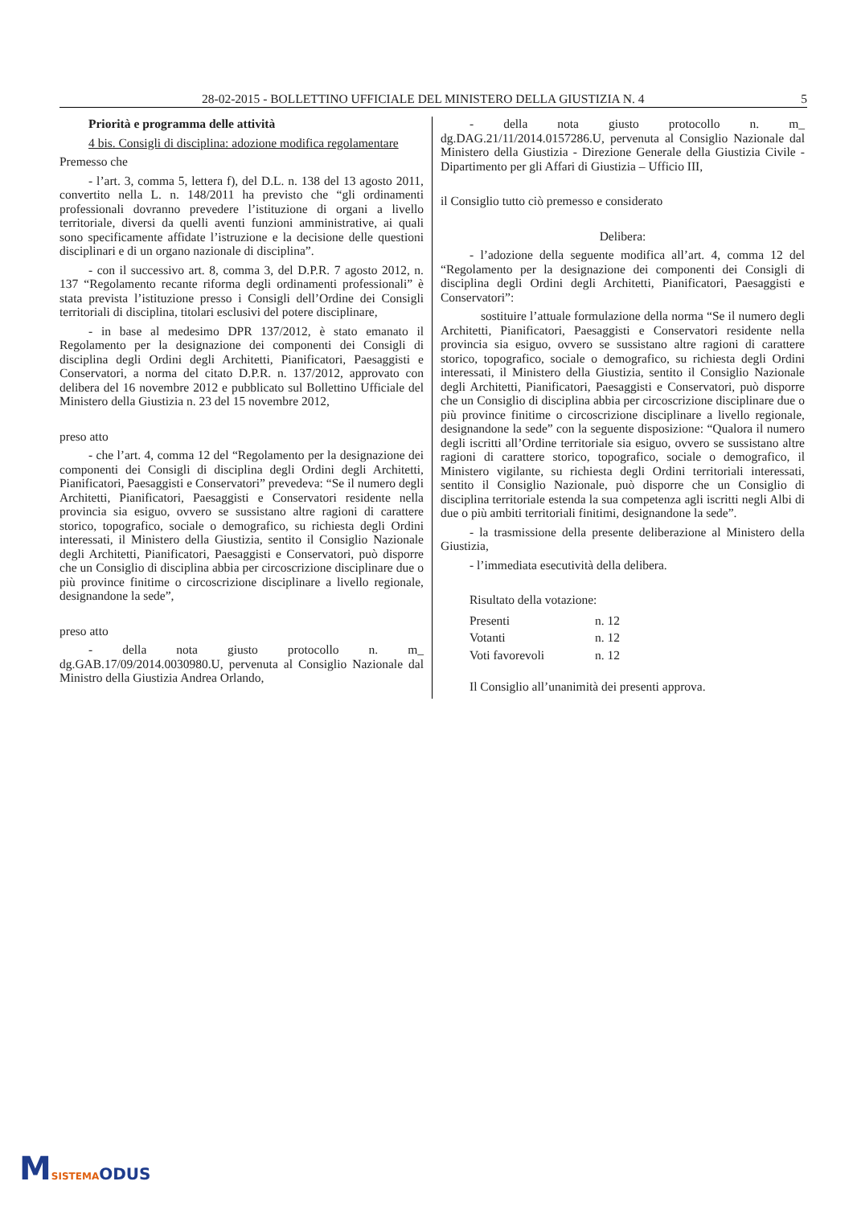28-02-2015 - BOLLETTINO UFFICIALE DEL MINISTERO DELLA GIUSTIZIA N. 4 5
Priorità e programma delle attività
4 bis. Consigli di disciplina: adozione modifica regolamentare
Premesso che
- l’art. 3, comma 5, lettera f), del D.L. n. 138 del 13 agosto 2011, convertito nella L. n. 148/2011 ha previsto che “gli ordinamenti professionali dovranno prevedere l’istituzione di organi a livello territoriale, diversi da quelli aventi funzioni amministrative, ai quali sono specificamente affidate l’istruzione e la decisione delle questioni disciplinari e di un organo nazionale di disciplina”.
- con il successivo art. 8, comma 3, del D.P.R. 7 agosto 2012, n. 137 “Regolamento recante riforma degli ordinamenti professionali” è stata prevista l’istituzione presso i Consigli dell’Ordine dei Consigli territoriali di disciplina, titolari esclusivi del potere disciplinare,
- in base al medesimo DPR 137/2012, è stato emanato il Regolamento per la designazione dei componenti dei Consigli di disciplina degli Ordini degli Architetti, Pianificatori, Paesaggisti e Conservatori, a norma del citato D.P.R. n. 137/2012, approvato con delibera del 16 novembre 2012 e pubblicato sul Bollettino Ufficiale del Ministero della Giustizia n. 23 del 15 novembre 2012,
preso atto
- che l’art. 4, comma 12 del “Regolamento per la designazione dei componenti dei Consigli di disciplina degli Ordini degli Architetti, Pianificatori, Paesaggisti e Conservatori” prevedeva: “Se il numero degli Architetti, Pianificatori, Paesaggisti e Conservatori residente nella provincia sia esiguo, ovvero se sussistano altre ragioni di carattere storico, topografico, sociale o demografico, su richiesta degli Ordini interessati, il Ministero della Giustizia, sentito il Consiglio Nazionale degli Architetti, Pianificatori, Paesaggisti e Conservatori, può disporre che un Consiglio di disciplina abbia per circoscrizione disciplinare due o più province finitime o circoscrizione disciplinare a livello regionale, designandone la sede”,
preso atto
- della nota giusto protocollo n. m_ dg.GAB.17/09/2014.0030980.U, pervenuta al Consiglio Nazionale dal Ministro della Giustizia Andrea Orlando,
- della nota giusto protocollo n. m_ dg.DAG.21/11/2014.0157286.U, pervenuta al Consiglio Nazionale dal Ministero della Giustizia - Direzione Generale della Giustizia Civile - Dipartimento per gli Affari di Giustizia – Ufficio III,
il Consiglio tutto ciò premesso e considerato
Delibera:
- l’adozione della seguente modifica all’art. 4, comma 12 del “Regolamento per la designazione dei componenti dei Consigli di disciplina degli Ordini degli Architetti, Pianificatori, Paesaggisti e Conservatori”:
sostituire l’attuale formulazione della norma “Se il numero degli Architetti, Pianificatori, Paesaggisti e Conservatori residente nella provincia sia esiguo, ovvero se sussistano altre ragioni di carattere storico, topografico, sociale o demografico, su richiesta degli Ordini interessati, il Ministero della Giustizia, sentito il Consiglio Nazionale degli Architetti, Pianificatori, Paesaggisti e Conservatori, può disporre che un Consiglio di disciplina abbia per circoscrizione disciplinare due o più province finitime o circoscrizione disciplinare a livello regionale, designandone la sede” con la seguente disposizione: “Qualora il numero degli iscritti all’Ordine territoriale sia esiguo, ovvero se sussistano altre ragioni di carattere storico, topografico, sociale o demografico, il Ministero vigilante, su richiesta degli Ordini territoriali interessati, sentito il Consiglio Nazionale, può disporre che un Consiglio di disciplina territoriale estenda la sua competenza agli iscritti negli Albi di due o più ambiti territoriali finitimi, designandone la sede”.
- la trasmissione della presente deliberazione al Ministero della Giustizia,
- l’immediata esecutività della delibera.
Risultato della votazione:
| Presenti | n. 12 |
| Votanti | n. 12 |
| Voti favorevoli | n. 12 |
Il Consiglio all’unanimità dei presenti approva.
MSISTEMA ODUS